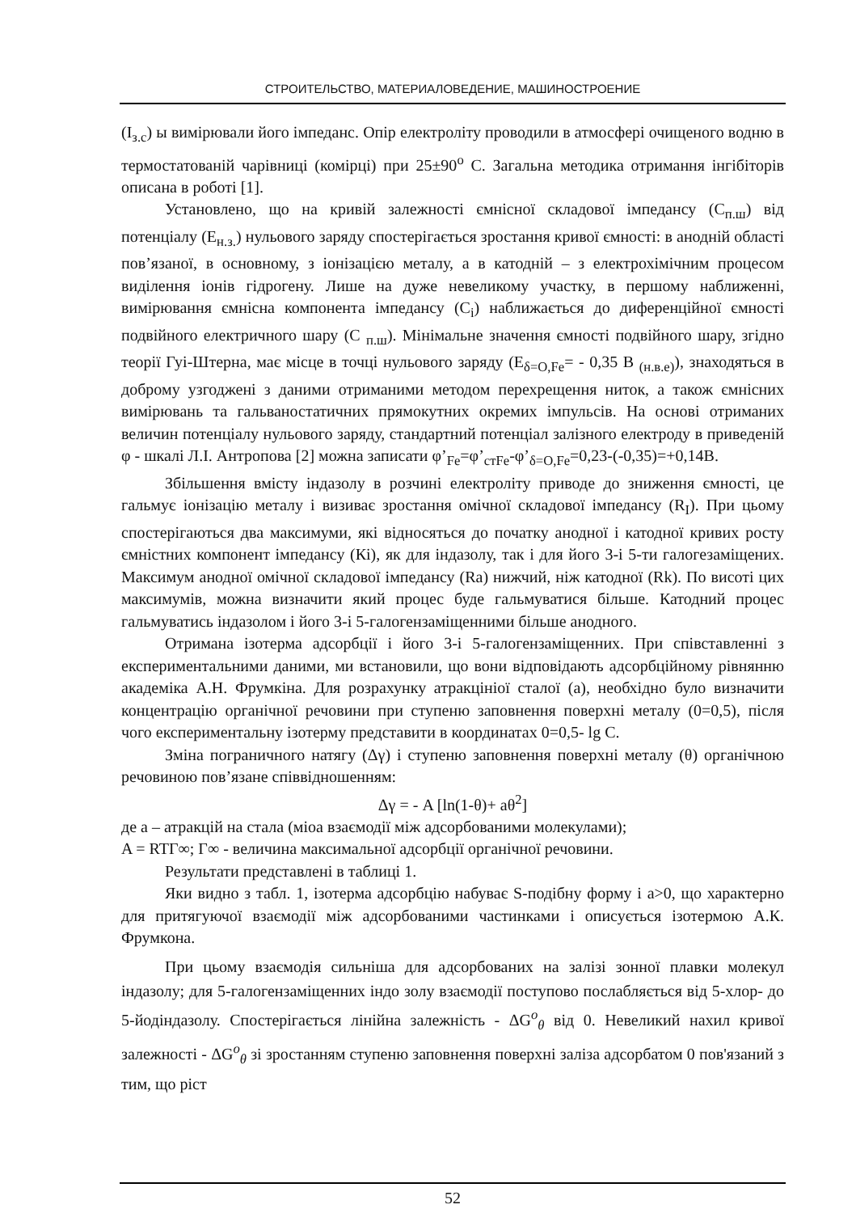СТРОИТЕЛЬСТВО, МАТЕРИАЛОВЕДЕНИЕ, МАШИНОСТРОЕНИЕ
(I<sub>з.с</sub>) ы вимірювали його імпеданс. Опір електроліту проводили в атмосфері очищеного водню в термостатованій чарівниці (комірці) при 25±90<sup>о</sup> С. Загальна методика отримання інгібіторів описана в роботі [1].
Установлено, що на кривій залежності ємнісної складової імпедансу (С<sub>п.ш</sub>) від потенціалу (Е<sub>н.з.</sub>) нульового заряду спостерігається зростання кривої ємності: в анодній області пов’язаної, в основному, з іонізацією металу, а в катодній – з електрохімічним процесом виділення іонів гідрогену. Лише на дуже невеликому участку, в першому наближенні, вимірювання ємнісна компонента імпедансу (С<sub>і</sub>) наближається до диференційної ємності подвійного електричного шару (С <sub>п.ш</sub>). Мінімальне значення ємності подвійного шару, згідно теорії Гуі-Штерна, має місце в точці нульового заряду (Е<sub>δ=О,Fe</sub>= - 0,35 В <sub>(н.в.е)</sub>), знаходяться в доброму узгоджені з даними отриманими методом перехрещення ниток, а також ємнісних вимірювань та гальваностатичних прямокутних окремих імпульсів. На основі отриманих величин потенціалу нульового заряду, стандартний потенціал залізного електроду в приведеній φ - шкалі Л.І. Антропова [2] можна записати φ’<sub>Fe</sub>=φ’<sub>стFe</sub>-φ’<sub>δ=O,Fe</sub>=0,23-(-0,35)=+0,14В.
Збільшення вмісту індазолу в розчині електроліту приводе до зниження ємності, це гальмує іонізацію металу і визиває зростання омічної складової імпедансу (R<sub>I</sub>). При цьому спостерігаються два максимуми, які відносяться до початку анодної і катодної кривих росту ємністних компонент імпедансу (Кі), як для індазолу, так і для його 3-і 5-ти галогезаміщених. Максимум анодної омічної складової імпедансу (Ra) нижчий, ніж катодної (Rk). По висоті цих максимумів, можна визначити який процес буде гальмуватися більше. Катодний процес гальмуватись індазолом і його 3-і 5-галогензаміщенними більше анодного.
Отримана ізотерма адсорбції і його 3-і 5-галогензаміщенних. При співставленні з експериментальними даними, ми встановили, що вони відповідають адсорбційному рівнянню академіка А.Н. Фрумкіна. Для розрахунку атракцініої сталої (а), необхідно було визначити концентрацію органічної речовини при ступеню заповнення поверхні металу (0=0,5), після чого експериментальну ізотерму представити в координатах 0=0,5- lg C.
Зміна пограничного натягу (Δγ) і ступеню заповнення поверхні металу (θ) органічною речовиною пов’язане співвідношенням:
Δγ = - A [ln(1-θ)+ aθ<sup>2</sup>]
де а – атракцій на стала (міоа взаємодії між адсорбованими молекулами);
A = RTГ∞; Г∞ - величина максимальної адсорбції органічної речовини.
Результати представлені в таблиці 1.
Яки видно з табл. 1, ізотерма адсорбцію набуває S-подібну форму і а>0, що характерно для притягуючої взаємодії між адсорбованими частинками і описується ізотермою А.К. Фрумкона.
При цьому взаємодія сильніша для адсорбованих на залізі зонної плавки молекул індазолу; для 5-галогензаміщенних індо золу взаємодії поступово послабляється від 5-хлор- до 5-йодіндазолу. Спостерігається лінійна залежність - ΔG<sup>o</sup><sub>θ</sub> від 0. Невеликий нахил кривої залежності - ΔG<sup>o</sup><sub>θ</sub> зі зростанням ступеню заповнення поверхні заліза адсорбатом 0 пов'язаний з тим, що ріст
52